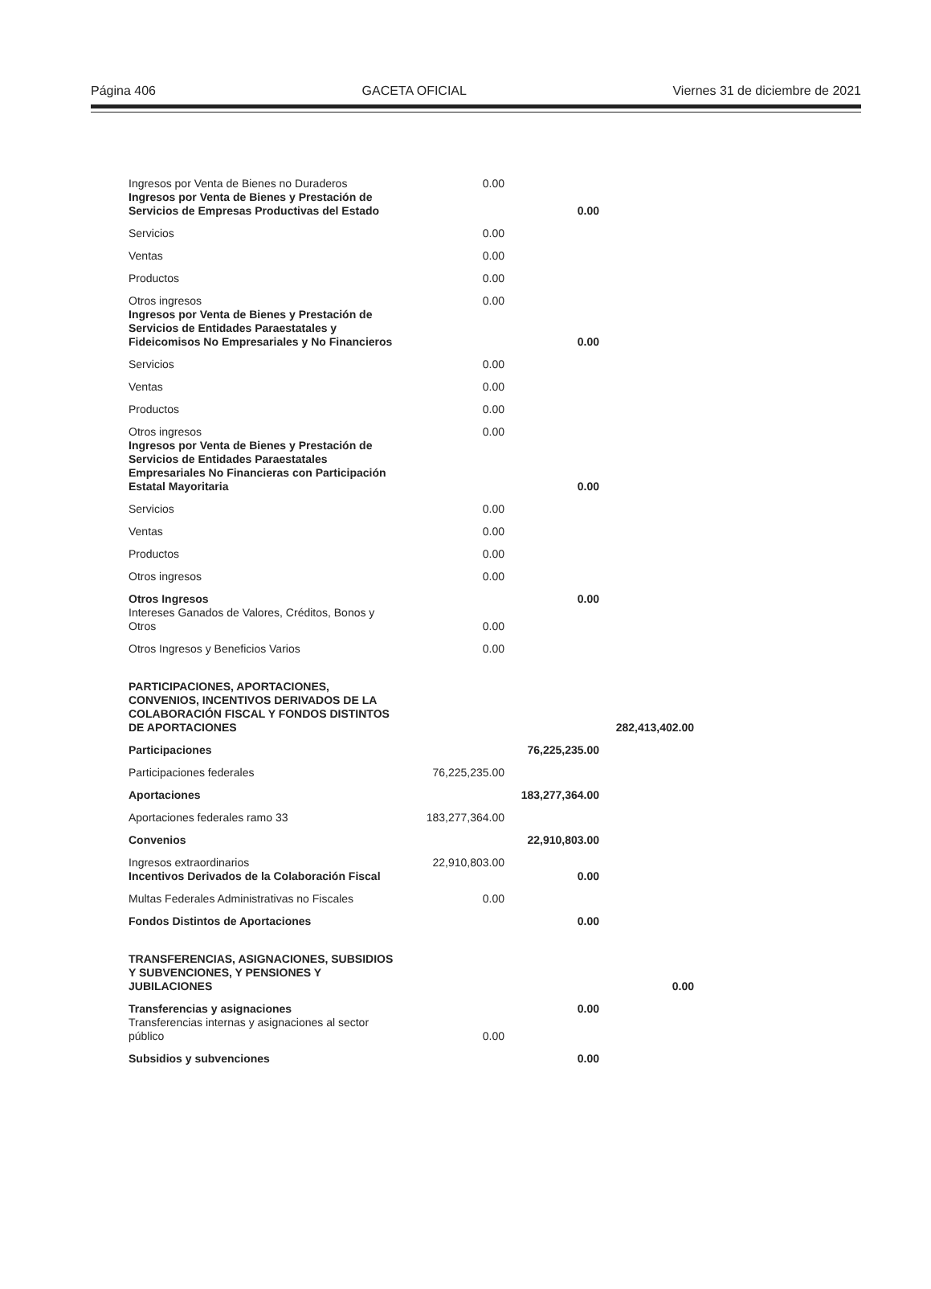Página 406 GACETA OFICIAL Viernes 31 de diciembre de 2021
| Ingresos por Venta de Bienes no Duraderos | 0.00 | | |
| Ingresos por Venta de Bienes y Prestación de Servicios de Empresas Productivas del Estado | | 0.00 | |
| Servicios | 0.00 | | |
| Ventas | 0.00 | | |
| Productos | 0.00 | | |
| Otros ingresos | 0.00 | | |
| Ingresos por Venta de Bienes y Prestación de Servicios de Entidades Paraestatales y Fideicomisos No Empresariales y No Financieros | | 0.00 | |
| Servicios | 0.00 | | |
| Ventas | 0.00 | | |
| Productos | 0.00 | | |
| Otros ingresos | 0.00 | | |
| Ingresos por Venta de Bienes y Prestación de Servicios de Entidades Paraestatales Empresariales No Financieras con Participación Estatal Mayoritaria | | 0.00 | |
| Servicios | 0.00 | | |
| Ventas | 0.00 | | |
| Productos | 0.00 | | |
| Otros ingresos | 0.00 | | |
| Otros Ingresos | | 0.00 | |
| Intereses Ganados de Valores, Créditos, Bonos y Otros | 0.00 | | |
| Otros Ingresos y Beneficios Varios | 0.00 | | |
| PARTICIPACIONES, APORTACIONES, CONVENIOS, INCENTIVOS DERIVADOS DE LA COLABORACIÓN FISCAL Y FONDOS DISTINTOS DE APORTACIONES | | | 282,413,402.00 |
| Participaciones | | 76,225,235.00 | |
| Participaciones federales | 76,225,235.00 | | |
| Aportaciones | | 183,277,364.00 | |
| Aportaciones federales ramo 33 | 183,277,364.00 | | |
| Convenios | | 22,910,803.00 | |
| Ingresos extraordinarios | 22,910,803.00 | | |
| Incentivos Derivados de la Colaboración Fiscal | | 0.00 | |
| Multas Federales Administrativas no Fiscales | 0.00 | | |
| Fondos Distintos de Aportaciones | | 0.00 | |
| TRANSFERENCIAS, ASIGNACIONES, SUBSIDIOS Y SUBVENCIONES, Y PENSIONES Y JUBILACIONES | | | 0.00 |
| Transferencias y asignaciones | | 0.00 | |
| Transferencias internas y asignaciones al sector público | 0.00 | | |
| Subsidios y subvenciones | | 0.00 | |